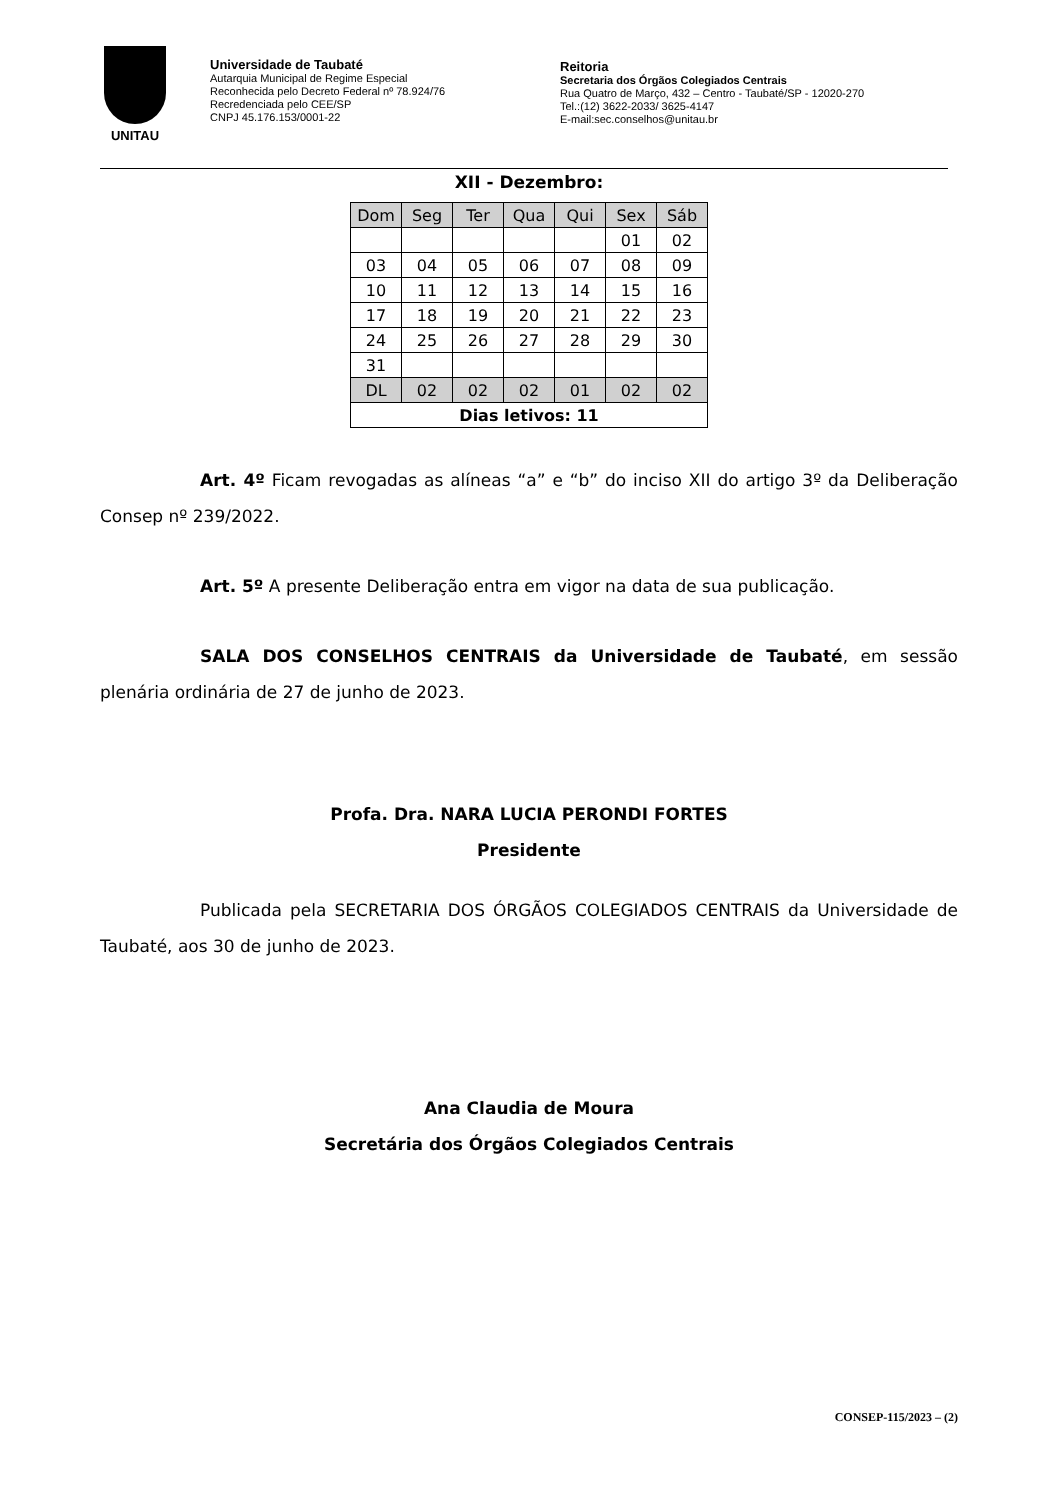UNITAU
Universidade de Taubaté
Autarquia Municipal de Regime Especial
Reconhecida pelo Decreto Federal nº 78.924/76
Recredenciada pelo CEE/SP
CNPJ 45.176.153/0001-22
Reitoria
Secretaria dos Órgãos Colegiados Centrais
Rua Quatro de Março, 432 – Centro - Taubaté/SP - 12020-270
Tel.:(12) 3622-2033/ 3625-4147
E-mail:sec.conselhos@unitau.br
XII - Dezembro:
| Dom | Seg | Ter | Qua | Qui | Sex | Sáb |
| | | | | | 01 | 02 |
| 03 | 04 | 05 | 06 | 07 | 08 | 09 |
| 10 | 11 | 12 | 13 | 14 | 15 | 16 |
| 17 | 18 | 19 | 20 | 21 | 22 | 23 |
| 24 | 25 | 26 | 27 | 28 | 29 | 30 |
| 31 | | | | | | |
| DL | 02 | 02 | 02 | 01 | 02 | 02 |
| Dias letivos: 11 | | | | | | |
Art. 4º Ficam revogadas as alíneas “a” e “b” do inciso XII do artigo 3º da Deliberação Consep nº 239/2022.
Art. 5º A presente Deliberação entra em vigor na data de sua publicação.
SALA DOS CONSELHOS CENTRAIS da Universidade de Taubaté, em sessão plenária ordinária de 27 de junho de 2023.
Profa. Dra. NARA LUCIA PERONDI FORTES
Presidente
Publicada pela SECRETARIA DOS ÓRGÃOS COLEGIADOS CENTRAIS da Universidade de Taubaté, aos 30 de junho de 2023.
Ana Claudia de Moura
Secretária dos Órgãos Colegiados Centrais
CONSEP-115/2023 – (2)